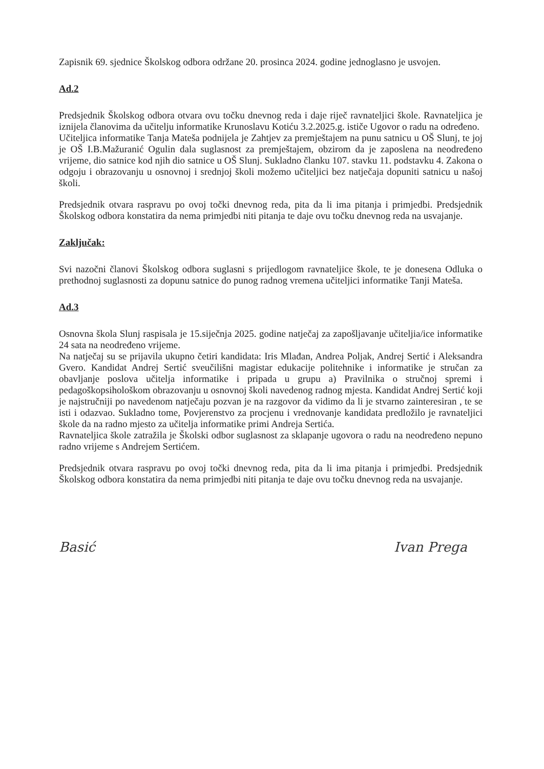Zapisnik 69. sjednice Školskog odbora održane 20. prosinca 2024. godine jednoglasno je usvojen.
Ad.2
Predsjednik Školskog odbora otvara ovu točku dnevnog reda i daje riječ ravnateljici škole. Ravnateljica je iznijela članovima da učitelju informatike Krunoslavu Kotiću 3.2.2025.g. ističe Ugovor o radu na određeno.
Učiteljica informatike Tanja Mateša podnijela je Zahtjev za premještajem na punu satnicu u OŠ Slunj, te joj je OŠ I.B.Mažuranić Ogulin dala suglasnost za premještajem, obzirom da je zaposlena na neodređeno vrijeme, dio satnice kod njih dio satnice u OŠ Slunj. Sukladno članku 107. stavku 11. podstavku 4. Zakona o odgoju i obrazovanju u osnovnoj i srednjoj školi možemo učiteljici bez natječaja dopuniti satnicu u našoj školi.
Predsjednik otvara raspravu po ovoj točki dnevnog reda, pita da li ima pitanja i primjedbi. Predsjednik Školskog odbora konstatira da nema primjedbi niti pitanja te daje ovu točku dnevnog reda na usvajanje.
Zaključak:
Svi nazočni članovi Školskog odbora suglasni s prijedlogom ravnateljice škole, te je donesena Odluka o prethodnoj suglasnosti za dopunu satnice do punog radnog vremena učiteljici informatike Tanji Mateša.
Ad.3
Osnovna škola Slunj raspisala je 15.siječnja 2025. godine natječaj za zapošljavanje učiteljia/ice informatike 24 sata na neodređeno vrijeme.
Na natječaj su se prijavila ukupno četiri kandidata: Iris Mlađan, Andrea Poljak, Andrej Sertić i Aleksandra Gvero. Kandidat Andrej Sertić sveučilišni magistar edukacije politehnike i informatike je stručan za obavljanje poslova učitelja informatike i pripada u grupu a) Pravilnika o stručnoj spremi i pedagoškopsihološkom obrazovanju u osnovnoj školi navedenog radnog mjesta. Kandidat Andrej Sertić koji je najstručniji po navedenom natječaju pozvan je na razgovor da vidimo da li je stvarno zainteresiran , te se isti i odazvao. Sukladno tome, Povjerenstvo za procjenu i vrednovanje kandidata predložilo je ravnateljici škole da na radno mjesto za učitelja informatike primi Andreja Sertića.
Ravnateljica škole zatražila je Školski odbor suglasnost za sklapanje ugovora o radu na neodređeno nepuno radno vrijeme s Andrejem Sertićem.
Predsjednik otvara raspravu po ovoj točki dnevnog reda, pita da li ima pitanja i primjedbi. Predsjednik Školskog odbora konstatira da nema primjedbi niti pitanja te daje ovu točku dnevnog reda na usvajanje.
Basić Ivan Prega